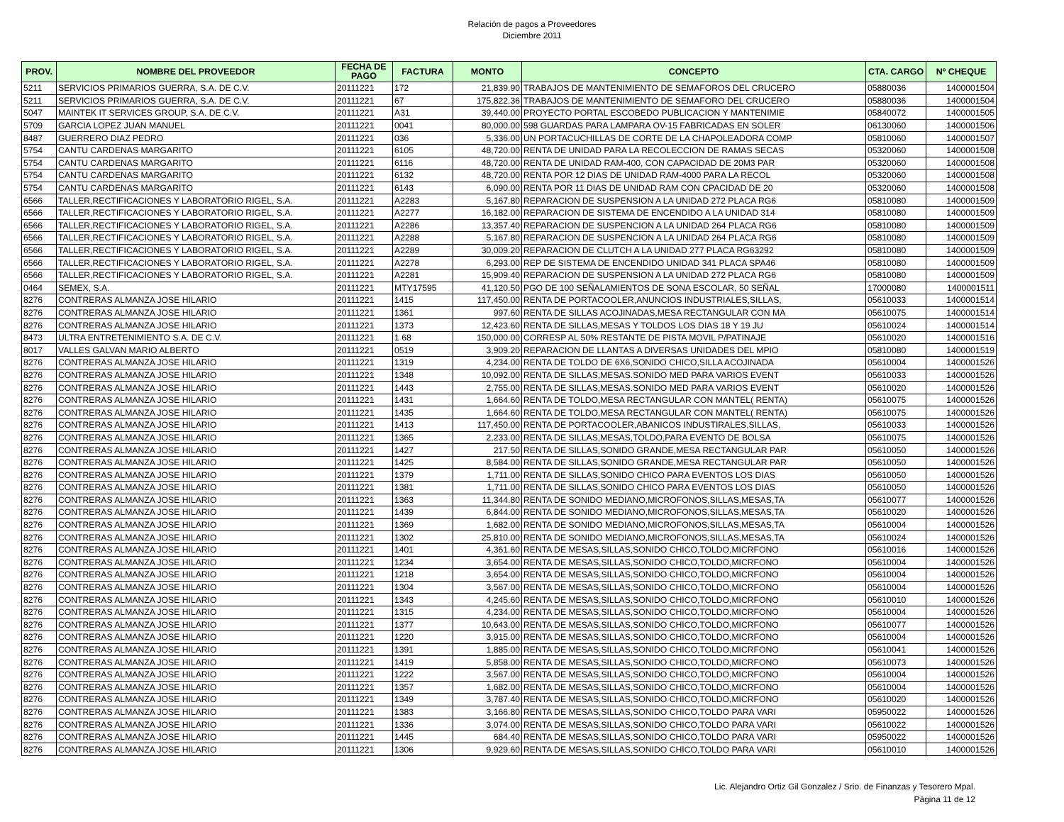Relación de pagos a Proveedores
Diciembre 2011
| PROV. | NOMBRE DEL PROVEEDOR | FECHA DE PAGO | FACTURA | MONTO | CONCEPTO | CTA. CARGO | Nº CHEQUE |
| --- | --- | --- | --- | --- | --- | --- | --- |
| 5211 | SERVICIOS PRIMARIOS GUERRA, S.A. DE C.V. | 20111221 | 172 | 21,839.90 | TRABAJOS DE MANTENIMIENTO DE SEMAFOROS DEL CRUCERO | 05880036 | 1400001504 |
| 5211 | SERVICIOS PRIMARIOS GUERRA, S.A. DE C.V. | 20111221 | 67 | 175,822.36 | TRABAJOS DE MANTENIMIENTO DE SEMAFORO DEL CRUCERO | 05880036 | 1400001504 |
| 5047 | MAINTEK IT SERVICES GROUP, S.A. DE C.V. | 20111221 | A31 | 39,440.00 | PROYECTO PORTAL ESCOBEDO PUBLICACION Y MANTENIMIE | 05840072 | 1400001505 |
| 5709 | GARCIA LOPEZ JUAN MANUEL | 20111221 | 0041 | 80,000.00 | 598 GUARDAS PARA LAMPARA OV-15 FABRICADAS EN SOLER | 06130060 | 1400001506 |
| 8487 | GUERRERO DIAZ PEDRO | 20111221 | 036 | 5,336.00 | UN PORTACUCHILLAS DE CORTE DE LA CHAPOLEADORA COMP | 05810060 | 1400001507 |
| 5754 | CANTU CARDENAS MARGARITO | 20111221 | 6105 | 48,720.00 | RENTA DE UNIDAD PARA LA RECOLECCION DE RAMAS SECAS | 05320060 | 1400001508 |
| 5754 | CANTU CARDENAS MARGARITO | 20111221 | 6116 | 48,720.00 | RENTA DE UNIDAD RAM-400, CON CAPACIDAD DE 20M3 PAR | 05320060 | 1400001508 |
| 5754 | CANTU CARDENAS MARGARITO | 20111221 | 6132 | 48,720.00 | RENTA POR 12 DIAS DE UNIDAD RAM-4000 PARA LA RECOL | 05320060 | 1400001508 |
| 5754 | CANTU CARDENAS MARGARITO | 20111221 | 6143 | 6,090.00 | RENTA POR 11 DIAS DE UNIDAD RAM CON CPACIDAD DE 20 | 05320060 | 1400001508 |
| 6566 | TALLER,RECTIFICACIONES Y LABORATORIO RIGEL, S.A. | 20111221 | A2283 | 5,167.80 | REPARACION DE SUSPENSION A LA UNIDAD 272 PLACA RG6 | 05810080 | 1400001509 |
| 6566 | TALLER,RECTIFICACIONES Y LABORATORIO RIGEL, S.A. | 20111221 | A2277 | 16,182.00 | REPARACION DE SISTEMA DE ENCENDIDO A LA UNIDAD 314 | 05810080 | 1400001509 |
| 6566 | TALLER,RECTIFICACIONES Y LABORATORIO RIGEL, S.A. | 20111221 | A2286 | 13,357.40 | REPARACION DE SUSPENCION A LA UNIDAD 264 PLACA RG6 | 05810080 | 1400001509 |
| 6566 | TALLER,RECTIFICACIONES Y LABORATORIO RIGEL, S.A. | 20111221 | A2288 | 5,167.80 | REPARACION DE SUSPENCION A LA UNIDAD 264 PLACA RG6 | 05810080 | 1400001509 |
| 6566 | TALLER,RECTIFICACIONES Y LABORATORIO RIGEL, S.A. | 20111221 | A2289 | 30,009.20 | REPARACION DE CLUTCH A LA UNIDAD 277 PLACA RG63292 | 05810080 | 1400001509 |
| 6566 | TALLER,RECTIFICACIONES Y LABORATORIO RIGEL, S.A. | 20111221 | A2278 | 6,293.00 | REP DE SISTEMA DE ENCENDIDO UNIDAD 341 PLACA SPA46 | 05810080 | 1400001509 |
| 6566 | TALLER,RECTIFICACIONES Y LABORATORIO RIGEL, S.A. | 20111221 | A2281 | 15,909.40 | REPARACION DE SUSPENSION A LA UNIDAD 272 PLACA RG6 | 05810080 | 1400001509 |
| 0464 | SEMEX, S.A. | 20111221 | MTY17595 | 41,120.50 | PGO DE 100 SEÑALAMIENTOS DE SONA ESCOLAR, 50 SEÑAL | 17000080 | 1400001511 |
| 8276 | CONTRERAS ALMANZA JOSE HILARIO | 20111221 | 1415 | 117,450.00 | RENTA DE PORTACOOLER,ANUNCIOS INDUSTRIALES,SILLAS, | 05610033 | 1400001514 |
| 8276 | CONTRERAS ALMANZA JOSE HILARIO | 20111221 | 1361 | 997.60 | RENTA DE SILLAS ACOJINADAS,MESA RECTANGULAR CON MA | 05610075 | 1400001514 |
| 8276 | CONTRERAS ALMANZA JOSE HILARIO | 20111221 | 1373 | 12,423.60 | RENTA DE SILLAS,MESAS Y TOLDOS LOS DIAS 18 Y 19 JU | 05610024 | 1400001514 |
| 8473 | ULTRA ENTRETENIMIENTO S.A. DE C.V. | 20111221 | 1 68 | 150,000.00 | CORRESP AL 50% RESTANTE DE PISTA MOVIL P/PATINAJE | 05610020 | 1400001516 |
| 8017 | VALLES GALVAN MARIO ALBERTO | 20111221 | 0519 | 3,909.20 | REPARACION DE LLANTAS A DIVERSAS UNIDADES DEL MPIO | 05810080 | 1400001519 |
| 8276 | CONTRERAS ALMANZA JOSE HILARIO | 20111221 | 1319 | 4,234.00 | RENTA DE TOLDO DE 6X6,SONIDO CHICO,SILLA ACOJINADA | 05610004 | 1400001526 |
| 8276 | CONTRERAS ALMANZA JOSE HILARIO | 20111221 | 1348 | 10,092.00 | RENTA DE SILLAS,MESAS.SONIDO MED PARA VARIOS EVENT | 05610033 | 1400001526 |
| 8276 | CONTRERAS ALMANZA JOSE HILARIO | 20111221 | 1443 | 2,755.00 | RENTA DE SILLAS,MESAS.SONIDO MED PARA VARIOS EVENT | 05610020 | 1400001526 |
| 8276 | CONTRERAS ALMANZA JOSE HILARIO | 20111221 | 1431 | 1,664.60 | RENTA DE TOLDO,MESA RECTANGULAR CON MANTEL( RENTA) | 05610075 | 1400001526 |
| 8276 | CONTRERAS ALMANZA JOSE HILARIO | 20111221 | 1435 | 1,664.60 | RENTA DE TOLDO,MESA RECTANGULAR CON MANTEL( RENTA) | 05610075 | 1400001526 |
| 8276 | CONTRERAS ALMANZA JOSE HILARIO | 20111221 | 1413 | 117,450.00 | RENTA DE PORTACOOLER,ABANICOS INDUSTIRALES,SILLAS, | 05610033 | 1400001526 |
| 8276 | CONTRERAS ALMANZA JOSE HILARIO | 20111221 | 1365 | 2,233.00 | RENTA DE SILLAS,MESAS,TOLDO,PARA EVENTO DE BOLSA | 05610075 | 1400001526 |
| 8276 | CONTRERAS ALMANZA JOSE HILARIO | 20111221 | 1427 | 217.50 | RENTA DE SILLAS,SONIDO GRANDE,MESA RECTANGULAR PAR | 05610050 | 1400001526 |
| 8276 | CONTRERAS ALMANZA JOSE HILARIO | 20111221 | 1425 | 8,584.00 | RENTA DE SILLAS,SONIDO GRANDE,MESA RECTANGULAR PAR | 05610050 | 1400001526 |
| 8276 | CONTRERAS ALMANZA JOSE HILARIO | 20111221 | 1379 | 1,711.00 | RENTA DE SILLAS,SONIDO CHICO PARA EVENTOS LOS DIAS | 05610050 | 1400001526 |
| 8276 | CONTRERAS ALMANZA JOSE HILARIO | 20111221 | 1381 | 1,711.00 | RENTA DE SILLAS,SONIDO CHICO PARA EVENTOS LOS DIAS | 05610050 | 1400001526 |
| 8276 | CONTRERAS ALMANZA JOSE HILARIO | 20111221 | 1363 | 11,344.80 | RENTA DE SONIDO MEDIANO,MICROFONOS,SILLAS,MESAS,TA | 05610077 | 1400001526 |
| 8276 | CONTRERAS ALMANZA JOSE HILARIO | 20111221 | 1439 | 6,844.00 | RENTA DE SONIDO MEDIANO,MICROFONOS,SILLAS,MESAS,TA | 05610020 | 1400001526 |
| 8276 | CONTRERAS ALMANZA JOSE HILARIO | 20111221 | 1369 | 1,682.00 | RENTA DE SONIDO MEDIANO,MICROFONOS,SILLAS,MESAS,TA | 05610004 | 1400001526 |
| 8276 | CONTRERAS ALMANZA JOSE HILARIO | 20111221 | 1302 | 25,810.00 | RENTA DE SONIDO MEDIANO,MICROFONOS,SILLAS,MESAS,TA | 05610024 | 1400001526 |
| 8276 | CONTRERAS ALMANZA JOSE HILARIO | 20111221 | 1401 | 4,361.60 | RENTA DE MESAS,SILLAS,SONIDO CHICO,TOLDO,MICRFONO | 05610016 | 1400001526 |
| 8276 | CONTRERAS ALMANZA JOSE HILARIO | 20111221 | 1234 | 3,654.00 | RENTA DE MESAS,SILLAS,SONIDO CHICO,TOLDO,MICRFONO | 05610004 | 1400001526 |
| 8276 | CONTRERAS ALMANZA JOSE HILARIO | 20111221 | 1218 | 3,654.00 | RENTA DE MESAS,SILLAS,SONIDO CHICO,TOLDO,MICRFONO | 05610004 | 1400001526 |
| 8276 | CONTRERAS ALMANZA JOSE HILARIO | 20111221 | 1304 | 3,567.00 | RENTA DE MESAS,SILLAS,SONIDO CHICO,TOLDO,MICRFONO | 05610004 | 1400001526 |
| 8276 | CONTRERAS ALMANZA JOSE HILARIO | 20111221 | 1343 | 4,245.60 | RENTA DE MESAS,SILLAS,SONIDO CHICO,TOLDO,MICRFONO | 05610010 | 1400001526 |
| 8276 | CONTRERAS ALMANZA JOSE HILARIO | 20111221 | 1315 | 4,234.00 | RENTA DE MESAS,SILLAS,SONIDO CHICO,TOLDO,MICRFONO | 05610004 | 1400001526 |
| 8276 | CONTRERAS ALMANZA JOSE HILARIO | 20111221 | 1377 | 10,643.00 | RENTA DE MESAS,SILLAS,SONIDO CHICO,TOLDO,MICRFONO | 05610077 | 1400001526 |
| 8276 | CONTRERAS ALMANZA JOSE HILARIO | 20111221 | 1220 | 3,915.00 | RENTA DE MESAS,SILLAS,SONIDO CHICO,TOLDO,MICRFONO | 05610004 | 1400001526 |
| 8276 | CONTRERAS ALMANZA JOSE HILARIO | 20111221 | 1391 | 1,885.00 | RENTA DE MESAS,SILLAS,SONIDO CHICO,TOLDO,MICRFONO | 05610041 | 1400001526 |
| 8276 | CONTRERAS ALMANZA JOSE HILARIO | 20111221 | 1419 | 5,858.00 | RENTA DE MESAS,SILLAS,SONIDO CHICO,TOLDO,MICRFONO | 05610073 | 1400001526 |
| 8276 | CONTRERAS ALMANZA JOSE HILARIO | 20111221 | 1222 | 3,567.00 | RENTA DE MESAS,SILLAS,SONIDO CHICO,TOLDO,MICRFONO | 05610004 | 1400001526 |
| 8276 | CONTRERAS ALMANZA JOSE HILARIO | 20111221 | 1357 | 1,682.00 | RENTA DE MESAS,SILLAS,SONIDO CHICO,TOLDO,MICRFONO | 05610004 | 1400001526 |
| 8276 | CONTRERAS ALMANZA JOSE HILARIO | 20111221 | 1349 | 3,787.40 | RENTA DE MESAS,SILLAS,SONIDO CHICO,TOLDO,MICRFONO | 05610020 | 1400001526 |
| 8276 | CONTRERAS ALMANZA JOSE HILARIO | 20111221 | 1383 | 3,166.80 | RENTA DE MESAS,SILLAS,SONIDO CHICO,TOLDO PARA VARI | 05950022 | 1400001526 |
| 8276 | CONTRERAS ALMANZA JOSE HILARIO | 20111221 | 1336 | 3,074.00 | RENTA DE MESAS,SILLAS,SONIDO CHICO,TOLDO PARA VARI | 05610022 | 1400001526 |
| 8276 | CONTRERAS ALMANZA JOSE HILARIO | 20111221 | 1445 | 684.40 | RENTA DE MESAS,SILLAS,SONIDO CHICO,TOLDO PARA VARI | 05950022 | 1400001526 |
| 8276 | CONTRERAS ALMANZA JOSE HILARIO | 20111221 | 1306 | 9,929.60 | RENTA DE MESAS,SILLAS,SONIDO CHICO,TOLDO PARA VARI | 05610010 | 1400001526 |
Lic. Alejandro Ortiz Gil Gonzalez / Srio. de Finanzas y Tesorero Mpal.
Página 11 de 12